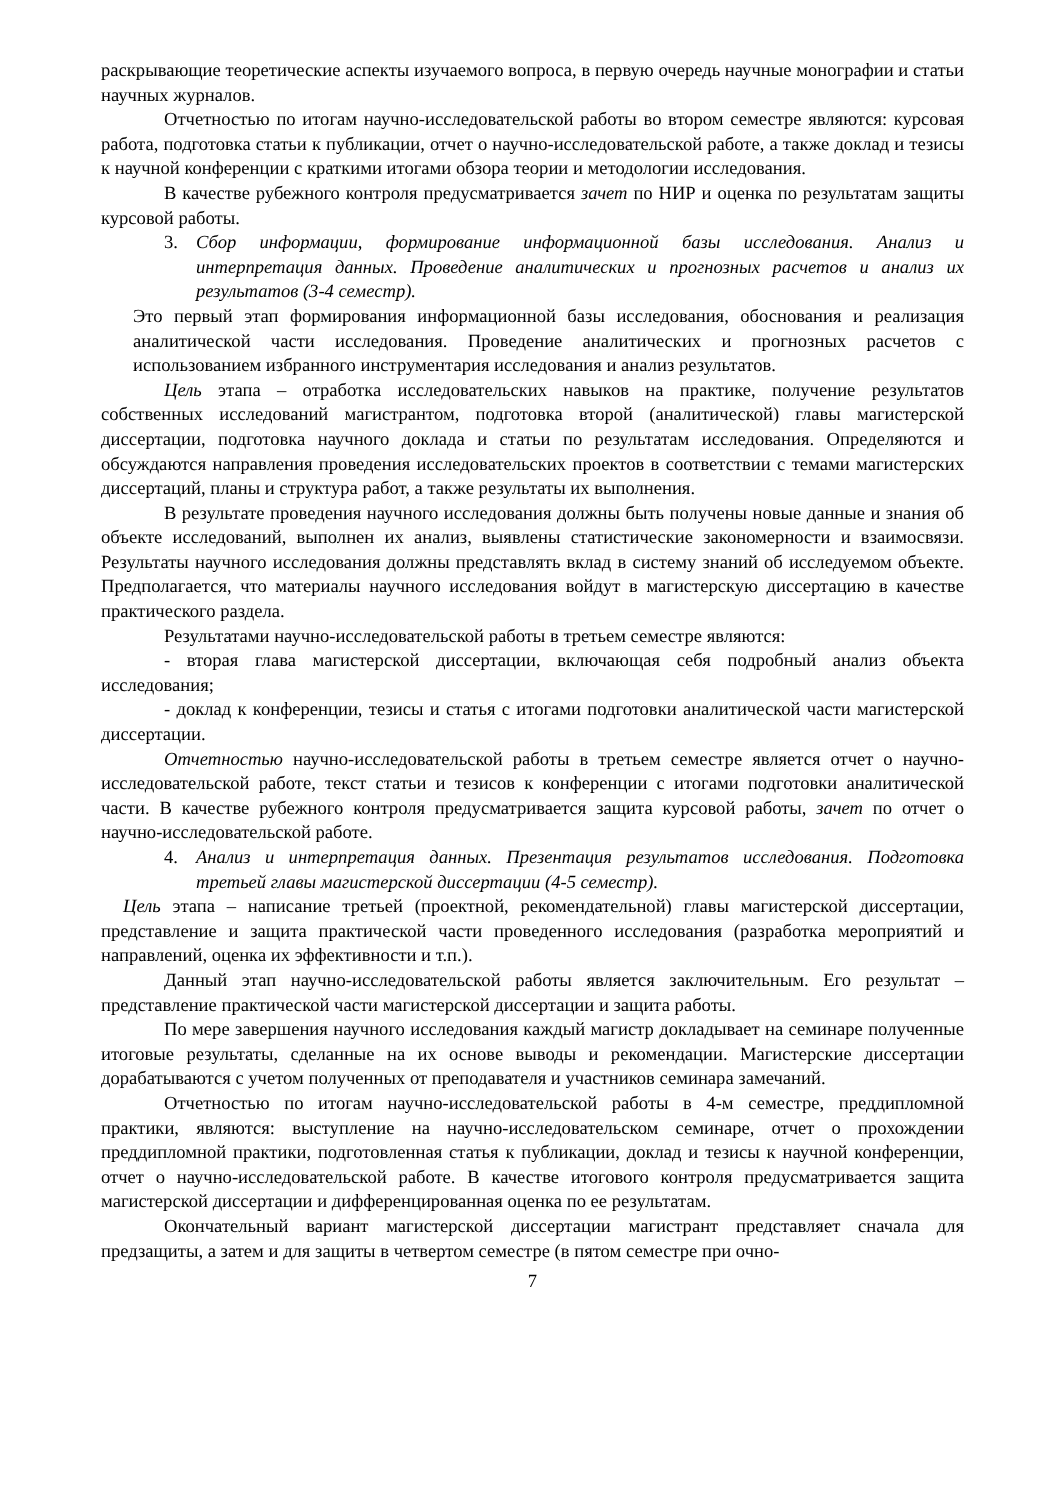раскрывающие теоретические аспекты изучаемого вопроса, в первую очередь научные монографии и статьи научных журналов.
Отчетностью по итогам научно-исследовательской работы во втором семестре являются: курсовая работа, подготовка статьи к публикации, отчет о научно-исследовательской работе, а также доклад и тезисы к научной конференции с краткими итогами обзора теории и методологии исследования.
В качестве рубежного контроля предусматривается зачет по НИР и оценка по результатам защиты курсовой работы.
3. Сбор информации, формирование информационной базы исследования. Анализ и интерпретация данных. Проведение аналитических и прогнозных расчетов и анализ их результатов (3-4 семестр).
Это первый этап формирования информационной базы исследования, обоснования и реализация аналитической части исследования. Проведение аналитических и прогнозных расчетов с использованием избранного инструментария исследования и анализ результатов.
Цель этапа – отработка исследовательских навыков на практике, получение результатов собственных исследований магистрантом, подготовка второй (аналитической) главы магистерской диссертации, подготовка научного доклада и статьи по результатам исследования. Определяются и обсуждаются направления проведения исследовательских проектов в соответствии с темами магистерских диссертаций, планы и структура работ, а также результаты их выполнения.
В результате проведения научного исследования должны быть получены новые данные и знания об объекте исследований, выполнен их анализ, выявлены статистические закономерности и взаимосвязи. Результаты научного исследования должны представлять вклад в систему знаний об исследуемом объекте. Предполагается, что материалы научного исследования войдут в магистерскую диссертацию в качестве практического раздела.
Результатами научно-исследовательской работы в третьем семестре являются:
- вторая глава магистерской диссертации, включающая себя подробный анализ объекта исследования;
- доклад к конференции, тезисы и статья с итогами подготовки аналитической части магистерской диссертации.
Отчетностью научно-исследовательской работы в третьем семестре является отчет о научно-исследовательской работе, текст статьи и тезисов к конференции с итогами подготовки аналитической части. В качестве рубежного контроля предусматривается защита курсовой работы, зачет по отчет о научно-исследовательской работе.
4. Анализ и интерпретация данных. Презентация результатов исследования. Подготовка третьей главы магистерской диссертации (4-5 семестр).
Цель этапа – написание третьей (проектной, рекомендательной) главы магистерской диссертации, представление и защита практической части проведенного исследования (разработка мероприятий и направлений, оценка их эффективности и т.п.).
Данный этап научно-исследовательской работы является заключительным. Его результат – представление практической части магистерской диссертации и защита работы.
По мере завершения научного исследования каждый магистр докладывает на семинаре полученные итоговые результаты, сделанные на их основе выводы и рекомендации. Магистерские диссертации дорабатываются с учетом полученных от преподавателя и участников семинара замечаний.
Отчетностью по итогам научно-исследовательской работы в 4-м семестре, преддипломной практики, являются: выступление на научно-исследовательском семинаре, отчет о прохождении преддипломной практики, подготовленная статья к публикации, доклад и тезисы к научной конференции, отчет о научно-исследовательской работе. В качестве итогового контроля предусматривается защита магистерской диссертации и дифференцированная оценка по ее результатам.
Окончательный вариант магистерской диссертации магистрант представляет сначала для предзащиты, а затем и для защиты в четвертом семестре (в пятом семестре при очно-
7